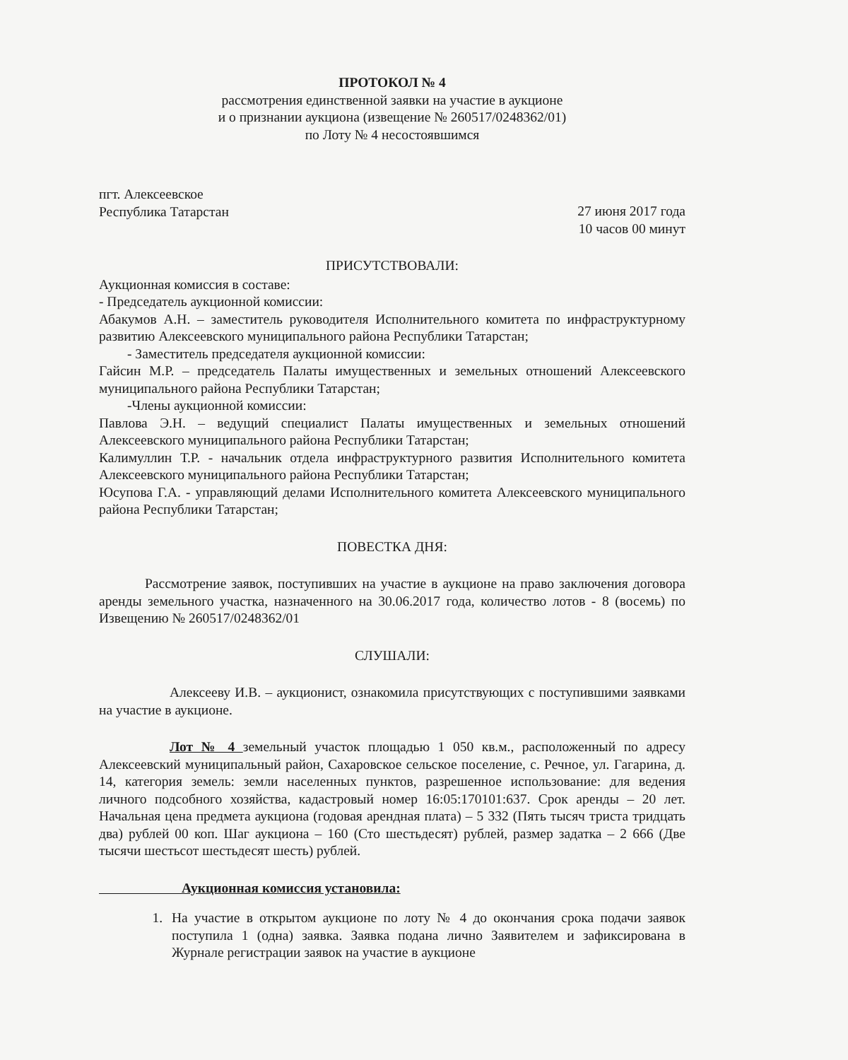ПРОТОКОЛ № 4
рассмотрения единственной заявки на участие в аукционе
и о признании аукциона (извещение № 260517/0248362/01)
по Лоту № 4 несостоявшимся
пгт. Алексеевское
Республика Татарстан
27 июня 2017 года
10 часов 00 минут
ПРИСУТСТВОВАЛИ:
Аукционная комиссия в составе:
- Председатель аукционной комиссии:
Абакумов А.Н. – заместитель руководителя Исполнительного комитета по инфраструктурному развитию Алексеевского муниципального района Республики Татарстан;
- Заместитель председателя аукционной комиссии:
Гайсин М.Р. – председатель Палаты имущественных и земельных отношений Алексеевского муниципального района Республики Татарстан;
-Члены аукционной комиссии:
Павлова Э.Н. – ведущий специалист Палаты имущественных и земельных отношений Алексеевского муниципального района Республики Татарстан;
Калимуллин Т.Р. - начальник отдела инфраструктурного развития Исполнительного комитета Алексеевского муниципального района Республики Татарстан;
Юсупова Г.А. - управляющий делами Исполнительного комитета Алексеевского муниципального района Республики Татарстан;
ПОВЕСТКА ДНЯ:
Рассмотрение заявок, поступивших на участие в аукционе на право заключения договора аренды земельного участка, назначенного на 30.06.2017 года, количество лотов - 8 (восемь) по Извещению № 260517/0248362/01
СЛУШАЛИ:
Алексееву И.В. – аукционист, ознакомила присутствующих с поступившими заявками на участие в аукционе.
Лот № 4 земельный участок площадью 1 050 кв.м., расположенный по адресу Алексеевский муниципальный район, Сахаровское сельское поселение, с. Речное, ул. Гагарина, д. 14, категория земель: земли населенных пунктов, разрешенное использование: для ведения личного подсобного хозяйства, кадастровый номер 16:05:170101:637. Срок аренды – 20 лет. Начальная цена предмета аукциона (годовая арендная плата) – 5 332 (Пять тысяч триста тридцать два) рублей 00 коп. Шаг аукциона – 160 (Сто шестьдесят) рублей, размер задатка – 2 666 (Две тысячи шестьсот шестьдесят шесть) рублей.
Аукционная комиссия установила:
1. На участие в открытом аукционе по лоту № 4 до окончания срока подачи заявок поступила 1 (одна) заявка. Заявка подана лично Заявителем и зафиксирована в Журнале регистрации заявок на участие в аукционе